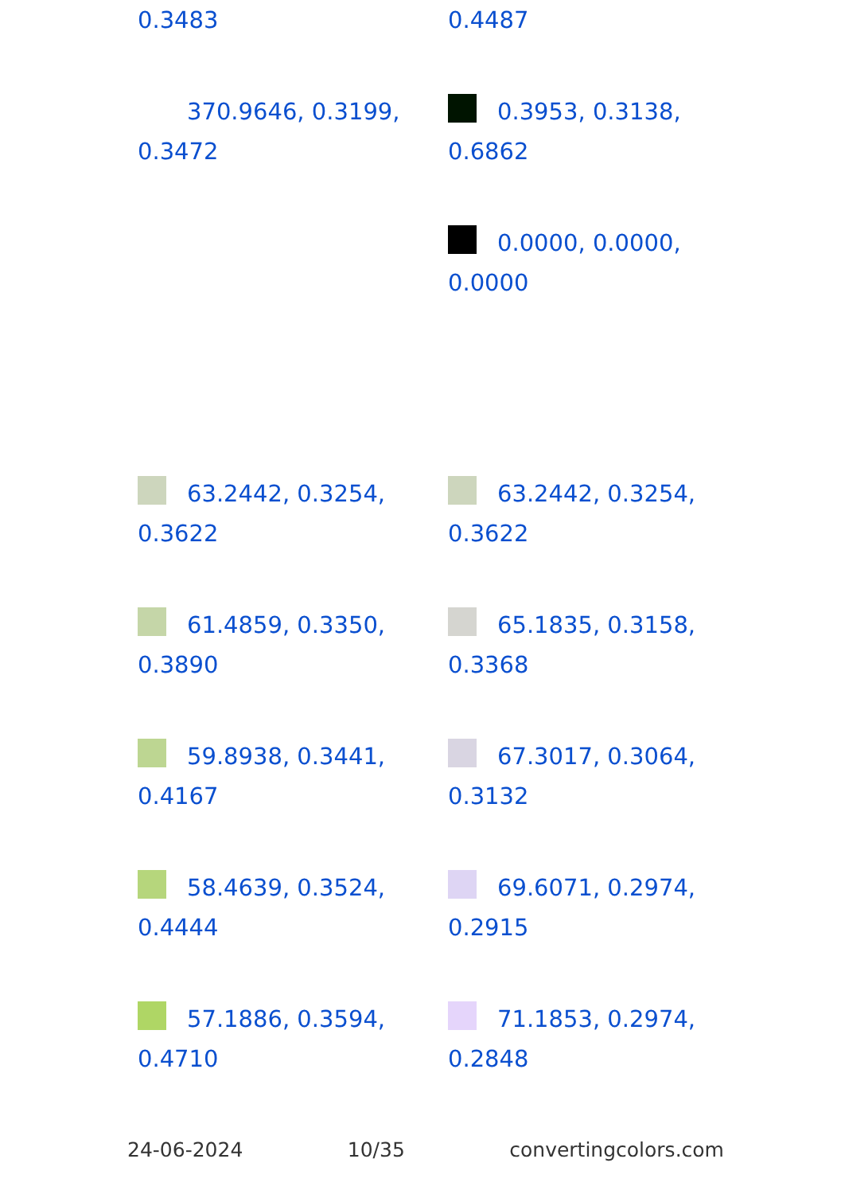0.3483 0.4487
370.9646, 0.3199, 0.3472
0.3953, 0.3138, 0.6862
0.0000, 0.0000, 0.0000
63.2442, 0.3254, 0.3622
63.2442, 0.3254, 0.3622
61.4859, 0.3350, 0.3890
65.1835, 0.3158, 0.3368
59.8938, 0.3441, 0.4167
67.3017, 0.3064, 0.3132
58.4639, 0.3524, 0.4444
69.6071, 0.2974, 0.2915
57.1886, 0.3594, 0.4710
71.1853, 0.2974, 0.2848
24-06-2024 10/35 convertingcolors.com